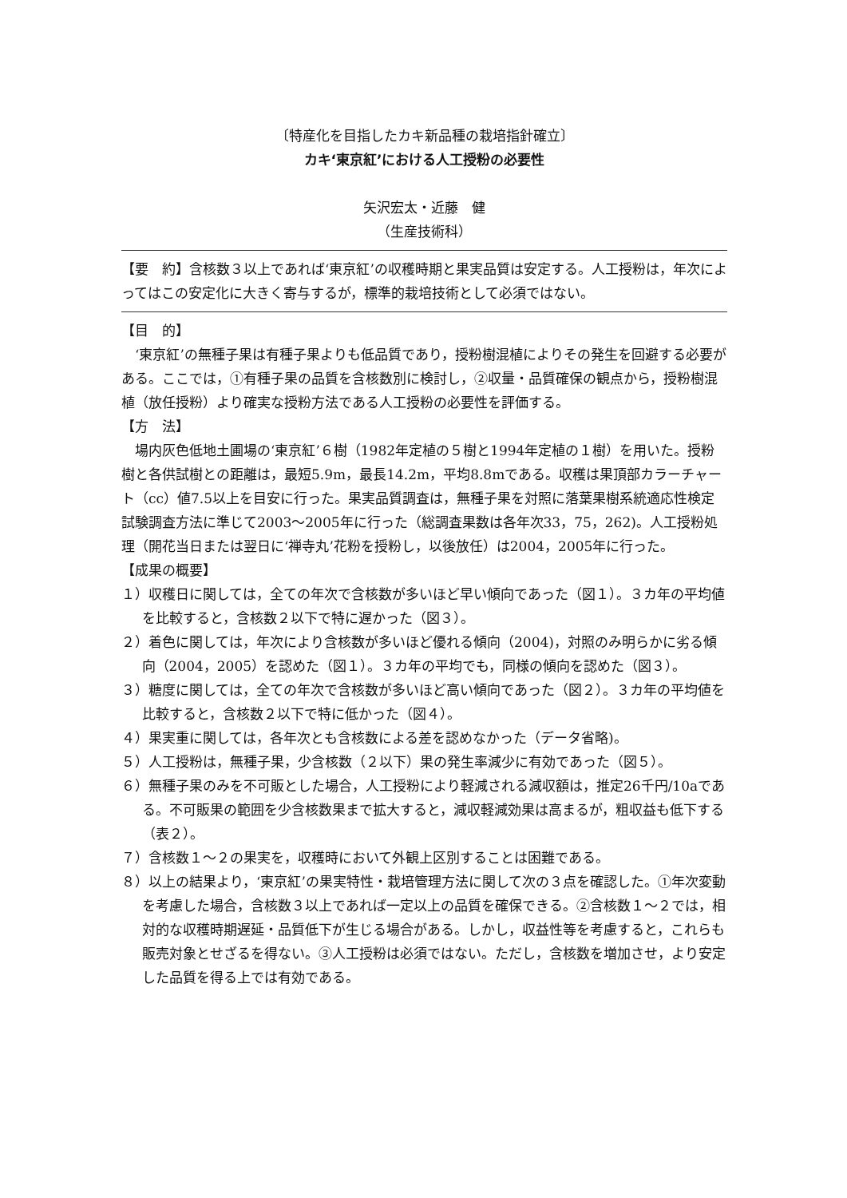〔特産化を目指したカキ新品種の栽培指針確立〕
カキ‘東京紅’における人工授粉の必要性
矢沢宏太・近藤　健
（生産技術科）
【要　約】含核数３以上であれば‘東京紅’の収穫時期と果実品質は安定する。人工授粉は，年次によってはこの安定化に大きく寄与するが，標準的栽培技術として必須ではない。
【目　的】
‘東京紅’の無種子果は有種子果よりも低品質であり，授粉樹混植によりその発生を回避する必要がある。ここでは，①有種子果の品質を含核数別に検討し，②収量・品質確保の観点から，授粉樹混植（放任授粉）より確実な授粉方法である人工授粉の必要性を評価する。
【方　法】
場内灰色低地土圃場の‘東京紅’６樹（1982年定植の５樹と1994年定植の１樹）を用いた。授粉樹と各供試樹との距離は，最短5.9m，最長14.2m，平均8.8mである。収穫は果頂部カラーチャート（cc）値7.5以上を目安に行った。果実品質調査は，無種子果を対照に落葉果樹系統適応性検定試験調査方法に準じて2003～2005年に行った（総調査果数は各年次33，75，262)。人工授粉処理（開花当日または翌日に‘禅寺丸’花粉を授粉し，以後放任）は2004，2005年に行った。
【成果の概要】
１）収穫日に関しては，全ての年次で含核数が多いほど早い傾向であった（図１）。３カ年の平均値を比較すると，含核数２以下で特に遅かった（図３）。
２）着色に関しては，年次により含核数が多いほど優れる傾向（2004)，対照のみ明らかに劣る傾向（2004，2005）を認めた（図１）。３カ年の平均でも，同様の傾向を認めた（図３）。
３）糖度に関しては，全ての年次で含核数が多いほど高い傾向であった（図２）。３カ年の平均値を比較すると，含核数２以下で特に低かった（図４）。
４）果実重に関しては，各年次とも含核数による差を認めなかった（データ省略)。
５）人工授粉は，無種子果，少含核数（２以下）果の発生率減少に有効であった（図５）。
６）無種子果のみを不可販とした場合，人工授粉により軽減される減収額は，推定26千円/10aである。不可販果の範囲を少含核数果まで拡大すると，減収軽減効果は高まるが，粗収益も低下する（表２）。
７）含核数１～２の果実を，収穫時において外観上区別することは困難である。
８）以上の結果より，‘東京紅’の果実特性・栽培管理方法に関して次の３点を確認した。①年次変動を考慮した場合，含核数３以上であれば一定以上の品質を確保できる。②含核数１～２では，相対的な収穫時期遅延・品質低下が生じる場合がある。しかし，収益性等を考慮すると，これらも販売対象とせざるを得ない。③人工授粉は必須ではない。ただし，含核数を増加させ，より安定した品質を得る上では有効である。